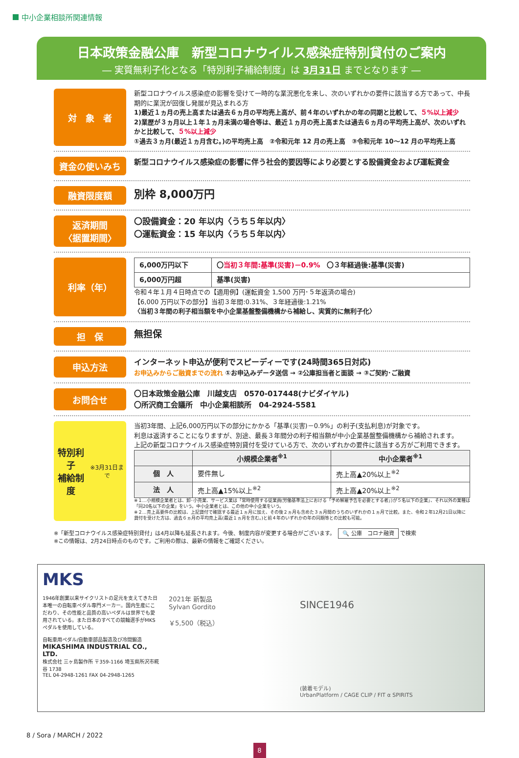中小企業相談所関連情報
日本政策金融公庫　新型コロナウイルス感染症特別貸付のご案内
― 実質無利子化となる「特別利子補給制度」は 3月31日 までとなります ―
対　象　者
新型コロナウイルス感染症の影響を受けて一時的な業況悪化を来し、次のいずれかの要件に該当する方であって、中長期的に業況が回復し発展が見込まれる方
1)最近１ヵ月の売上高または過去６ヵ月の平均売上高が、前４年のいずれかの年の同期と比較して、５%以上減少
2)業歴が３ヵ月以上１年１ヵ月未満の場合等は、最近１ヵ月の売上高または過去６ヵ月の平均売上高が、次のいずれかと比較して、５%以上減少
①過去３ヵ月(最近１ヵ月含む。)の平均売上高　②令和元年 12 月の売上高　③令和元年 10〜12 月の平均売上高
資金の使いみち
新型コロナウイルス感染症の影響に伴う社会的要因等により必要とする設備資金および運転資金
融資限度額
別枠 8,000万円
返済期間
〈据置期間〉
〇設備資金：20 年以内〈うち５年以内〉
〇運転資金：15 年以内〈うち５年以内〉
利率（年）
| 6,000万円以下 | 〇 当初３年間:基準(災害)－0.9% 〇３年経過後:基準(災害) |
| 6,000万円超 | 基準(災害) |
令和４年１月４日時点での【適用例】(運転資金 1,500 万円･５年返済の場合)
【6,000 万円以下の部分】当初３年間:0.31%、３年経過後:1.21%
〈当初３年間の利子相当額を中小企業基盤整備機構から補給し、実質的に無利子化〉
担　保
無担保
申込方法
インターネット申込が便利でスピーディーです(24時間365日対応)
お申込みからご融資までの流れ ①お申込みデータ送信 → ②公庫担当者と面談 → ③ご契約･ご融資
お問合せ
〇日本政策金融公庫　川越支店　0570-017448(ナビダイヤル)
〇所沢商工会議所　中小企業相談所　04-2924-5581
特別利子
補給制度
※3月31日まで
当初3年間、上記6,000万円以下の部分にかかる「基準(災害)－0.9%」の利子(支払利息)が対象です。
利息は返済することになりますが、別途、最長３年間分の利子相当額が中小企業基盤整備機構から補給されます。
上記の新型コロナウイルス感染症特別貸付を受けている方で、次のいずれかの要件に該当する方がご利用できます。
| | 小規模企業者<sup>※1</sup> | 中小企業者<sup>※1</sup> |
| --- | --- | --- |
| 個 人 | 要件無し | 売上高▲20%以上<sup>※2</sup> |
| 法 人 | 売上高▲15%以上<sup>※2</sup> | 売上高▲20%以上<sup>※2</sup> |
※１…小規模企業者とは、卸･小売業、サービス業は「常時使用する従業員(労働基準法上における「予め解雇予告を必要とする者」)が５名以下の企業」、それ以外の業種は「同20名以下の企業」をいう。中小企業者とは、この他の中小企業をいう。
※２…売上高要件の比較は、上記貸付で確認する最近１ヵ月に加え、その後２ヵ月も含めた３ヵ月間のうちのいずれかの１ヵ月で比較。また、令和２年12月21日以降に貸付を受けた方は、過去６ヵ月の平均売上高(最近１ヵ月を含む。)と前４年のいずれかの年の同期等との比較も可能。
※「新型コロナウイルス感染症特別貸付」は4月以降も延長されます。今後、制度内容が変更する場合がございます。　🔍 公庫　コロナ融資 で検索
※この情報は、2月24日時点のものです。ご利用の際は、最新の情報をご確認ください。
MKS
1946年創業以来サイクリストの足元を支えてきた日本唯一の自転車ペダル専門メーカー。国内生産にこだわり、その性能と品質の高いペダルは世界でも愛用されている。また日本のすべての競輪選手がMKSペダルを使用している。
自転車用ペダル/自動車部品製造及び冷間鍛造
MIKASHIMA INDUSTRIAL CO., LTD.
株式会社 三ヶ島製作所 〒359-1166 埼玉県所沢市糀谷 1738
TEL 04-2948-1261 FAX 04-2948-1265
2021年 新製品
Sylvan Gordito
￥5,500（税込）
SINCE1946
(装着モデル)
UrbanPlatform / CAGE CLIP / FIT α SPIRITS
8 / Sora / MARCH / 2022
8